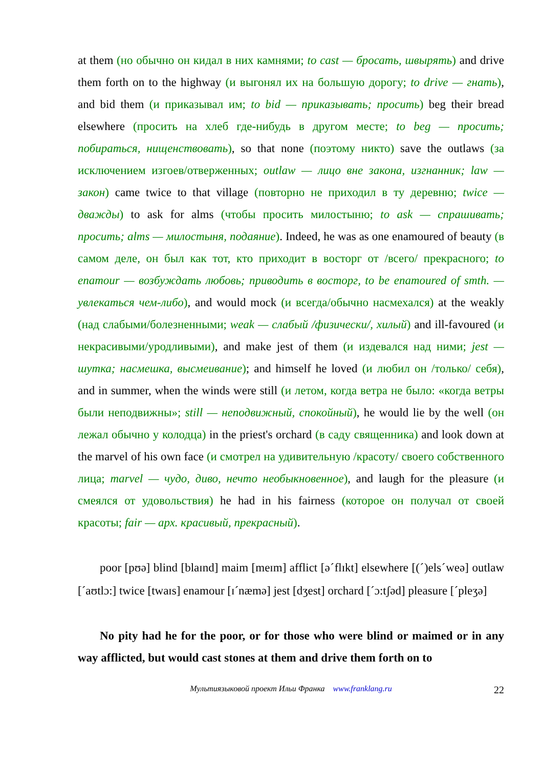at them (но обычно он кидал в них камнями; to cast — бросать, швырять) and drive them forth on to the highway (и выгонял их на большую дорогу; to drive — гнать), and bid them (и приказывал им; to bid — приказывать; просить) beg their bread elsewhere (просить на хлеб где-нибудь в другом месте; to beg — просить; побираться, нищенствовать), so that none (поэтому никто) save the outlaws (за исключением изгоев/отверженных; outlaw — лицо вне закона, изгнанник; law — закон) came twice to that village (повторно не приходил в ту деревню; twice — дважды) to ask for alms (чтобы просить милостыню; to ask — спрашивать; просить; alms — милостыня, подаяние). Indeed, he was as one enamoured of beauty (в самом деле, он был как тот, кто приходит в восторг от /всего/ прекрасного; to enamour — возбуждать любовь; приводить в восторг, to be enamoured of smth. — увлекаться чем-либо), and would mock (и всегда/обычно насмехался) at the weakly (над слабыми/болезненными; weak — слабый /физически/, хилый) and ill-favoured (и некрасивыми/уродливыми), and make jest of them (и издевался над ними; jest — шутка; насмешка, высмеивание); and himself he loved (и любил он /только/ себя), and in summer, when the winds were still (и летом, когда ветра не было: «когда ветры были неподвижны»; still — неподвижный, спокойный), he would lie by the well (он лежал обычно у колодца) in the priest's orchard (в саду священника) and look down at the marvel of his own face (и смотрел на удивительную /красоту/ своего собственного лица; marvel — чудо, диво, нечто необыкновенное), and laugh for the pleasure (и смеялся от удовольствия) he had in his fairness (которое он получал от своей красоты; fair — арх. красивый, прекрасный).
poor [pʊə] blind [blaɪnd] maim [meɪm] afflict [əˊflɪkt] elsewhere [(ˊ)elsˊweə] outlaw [ˊaʊtlɔ:] twice [twaɪs] enamour [ɪˊnæmə] jest [dʒest] orchard [ˊɔ:tʃəd] pleasure [ˊpleʒə]
No pity had he for the poor, or for those who were blind or maimed or in any way afflicted, but would cast stones at them and drive them forth on to
Мультиязыковой проект Ильи Франка www.franklang.ru 22